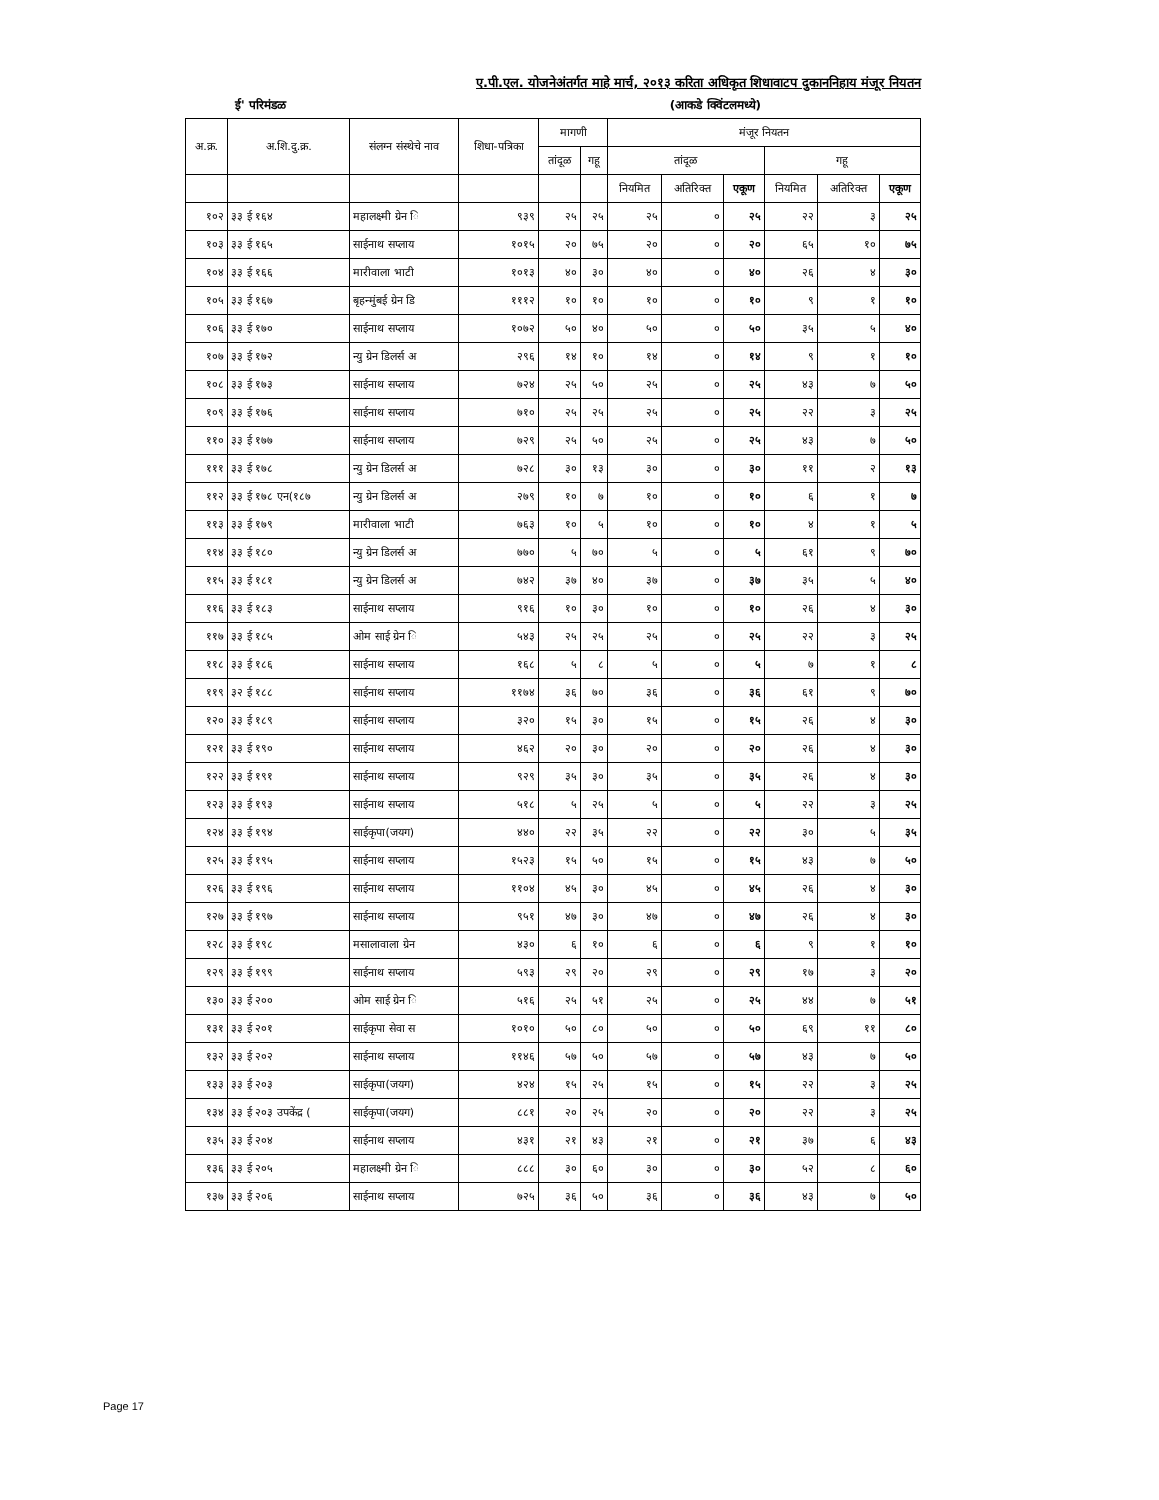ए.पी.एल. योजनेअंतर्गत माहे मार्च, २०१३ करिता अधिकृत शिधावाटप दुकाननिहाय मंजूर नियतन
ई' परिमंडळ (आकडे क्विंटलमध्ये)
| अ.क्र. | अ.शि.दु.क्र. | संलग्न संस्थेचे नाव | शिधा-पत्रिका | मागणी | | मंजूर नियतन | | | | | |
| --- | --- | --- | --- | --- | --- | --- | --- | --- | --- | --- | --- |
| | | | | तांदूळ | गहू | तांदूळ | | | गहू | | |
| | | | | | | नियमित | अतिरिक्त | एकूण | नियमित | अतिरिक्त | एकूण |
| १०२ | ३३ ई १६४ | महालक्ष्मी ग्रेन ि | ९३९ | २५ | २५ | २५ | ० | २५ | २२ | ३ | २५ |
| १०३ | ३३ ई १६५ | साईनाथ सप्लाय | १०१५ | २० | ७५ | २० | ० | २० | ६५ | १० | ७५ |
| १०४ | ३३ ई १६६ | मारीवाला भाटी | १०१३ | ४० | ३० | ४० | ० | ४० | २६ | ४ | ३० |
| १०५ | ३३ ई १६७ | बृहन्मुंबई ग्रेन डि | १११२ | १० | १० | १० | ० | १० | ९ | १ | १० |
| १०६ | ३३ ई १७० | साईनाथ सप्लाय | १०७२ | ५० | ४० | ५० | ० | ५० | ३५ | ५ | ४० |
| १०७ | ३३ ई १७२ | न्यु ग्रेन डिलर्स अ | २९६ | १४ | १० | १४ | ० | १४ | ९ | १ | १० |
| १०८ | ३३ ई १७३ | साईनाथ सप्लाय | ७२४ | २५ | ५० | २५ | ० | २५ | ४३ | ७ | ५० |
| १०९ | ३३ ई १७६ | साईनाथ सप्लाय | ७१० | २५ | २५ | २५ | ० | २५ | २२ | ३ | २५ |
| ११० | ३३ ई १७७ | साईनाथ सप्लाय | ७२९ | २५ | ५० | २५ | ० | २५ | ४३ | ७ | ५० |
| १११ | ३३ ई १७८ | न्यु ग्रेन डिलर्स अ | ७२८ | ३० | १३ | ३० | ० | ३० | ११ | २ | १३ |
| ११२ | ३३ ई १७८ एन(१८७ | न्यु ग्रेन डिलर्स अ | २७९ | १० | ७ | १० | ० | १० | ६ | १ | ७ |
| ११३ | ३३ ई १७९ | मारीवाला भाटी | ७६३ | १० | ५ | १० | ० | १० | ४ | १ | ५ |
| ११४ | ३३ ई १८० | न्यु ग्रेन डिलर्स अ | ७७० | ५ | ७० | ५ | ० | ५ | ६१ | ९ | ७० |
| ११५ | ३३ ई १८१ | न्यु ग्रेन डिलर्स अ | ७४२ | ३७ | ४० | ३७ | ० | ३७ | ३५ | ५ | ४० |
| ११६ | ३३ ई १८३ | साईनाथ सप्लाय | ९१६ | १० | ३० | १० | ० | १० | २६ | ४ | ३० |
| ११७ | ३३ ई १८५ | ओम साई ग्रेन ि | ५४३ | २५ | २५ | २५ | ० | २५ | २२ | ३ | २५ |
| ११८ | ३३ ई १८६ | साईनाथ सप्लाय | १६८ | ५ | ८ | ५ | ० | ५ | ७ | १ | ८ |
| ११९ | ३२ ई १८८ | साईनाथ सप्लाय | ११७४ | ३६ | ७० | ३६ | ० | ३६ | ६१ | ९ | ७० |
| १२० | ३३ ई १८९ | साईनाथ सप्लाय | ३२० | १५ | ३० | १५ | ० | १५ | २६ | ४ | ३० |
| १२१ | ३३ ई १९० | साईनाथ सप्लाय | ४६२ | २० | ३० | २० | ० | २० | २६ | ४ | ३० |
| १२२ | ३३ ई १९१ | साईनाथ सप्लाय | ९२९ | ३५ | ३० | ३५ | ० | ३५ | २६ | ४ | ३० |
| १२३ | ३३ ई १९३ | साईनाथ सप्लाय | ५१८ | ५ | २५ | ५ | ० | ५ | २२ | ३ | २५ |
| १२४ | ३३ ई १९४ | साईकृपा(जयग) | ४४० | २२ | ३५ | २२ | ० | २२ | ३० | ५ | ३५ |
| १२५ | ३३ ई १९५ | साईनाथ सप्लाय | १५२३ | १५ | ५० | १५ | ० | १५ | ४३ | ७ | ५० |
| १२६ | ३३ ई १९६ | साईनाथ सप्लाय | ११०४ | ४५ | ३० | ४५ | ० | ४५ | २६ | ४ | ३० |
| १२७ | ३३ ई १९७ | साईनाथ सप्लाय | ९५१ | ४७ | ३० | ४७ | ० | ४७ | २६ | ४ | ३० |
| १२८ | ३३ ई १९८ | मसालावाला ग्रेन | ४३० | ६ | १० | ६ | ० | ६ | ९ | १ | १० |
| १२९ | ३३ ई १९९ | साईनाथ सप्लाय | ५९३ | २९ | २० | २९ | ० | २९ | १७ | ३ | २० |
| १३० | ३३ ई २०० | ओम साई ग्रेन ि | ५१६ | २५ | ५१ | २५ | ० | २५ | ४४ | ७ | ५१ |
| १३१ | ३३ ई २०१ | साईकृपा सेवा स | १०१० | ५० | ८० | ५० | ० | ५० | ६९ | ११ | ८० |
| १३२ | ३३ ई २०२ | साईनाथ सप्लाय | ११४६ | ५७ | ५० | ५७ | ० | ५७ | ४३ | ७ | ५० |
| १३३ | ३३ ई २०३ | साईकृपा(जयग) | ४२४ | १५ | २५ | १५ | ० | १५ | २२ | ३ | २५ |
| १३४ | ३३ ई २०३ उपकेंद्र ( | साईकृपा(जयग) | ८८१ | २० | २५ | २० | ० | २० | २२ | ३ | २५ |
| १३५ | ३३ ई २०४ | साईनाथ सप्लाय | ४३१ | २१ | ४३ | २१ | ० | २१ | ३७ | ६ | ४३ |
| १३६ | ३३ ई २०५ | महालक्ष्मी ग्रेन ि | ८८८ | ३० | ६० | ३० | ० | ३० | ५२ | ८ | ६० |
| १३७ | ३३ ई २०६ | साईनाथ सप्लाय | ७२५ | ३६ | ५० | ३६ | ० | ३६ | ४३ | ७ | ५० |
Page 17